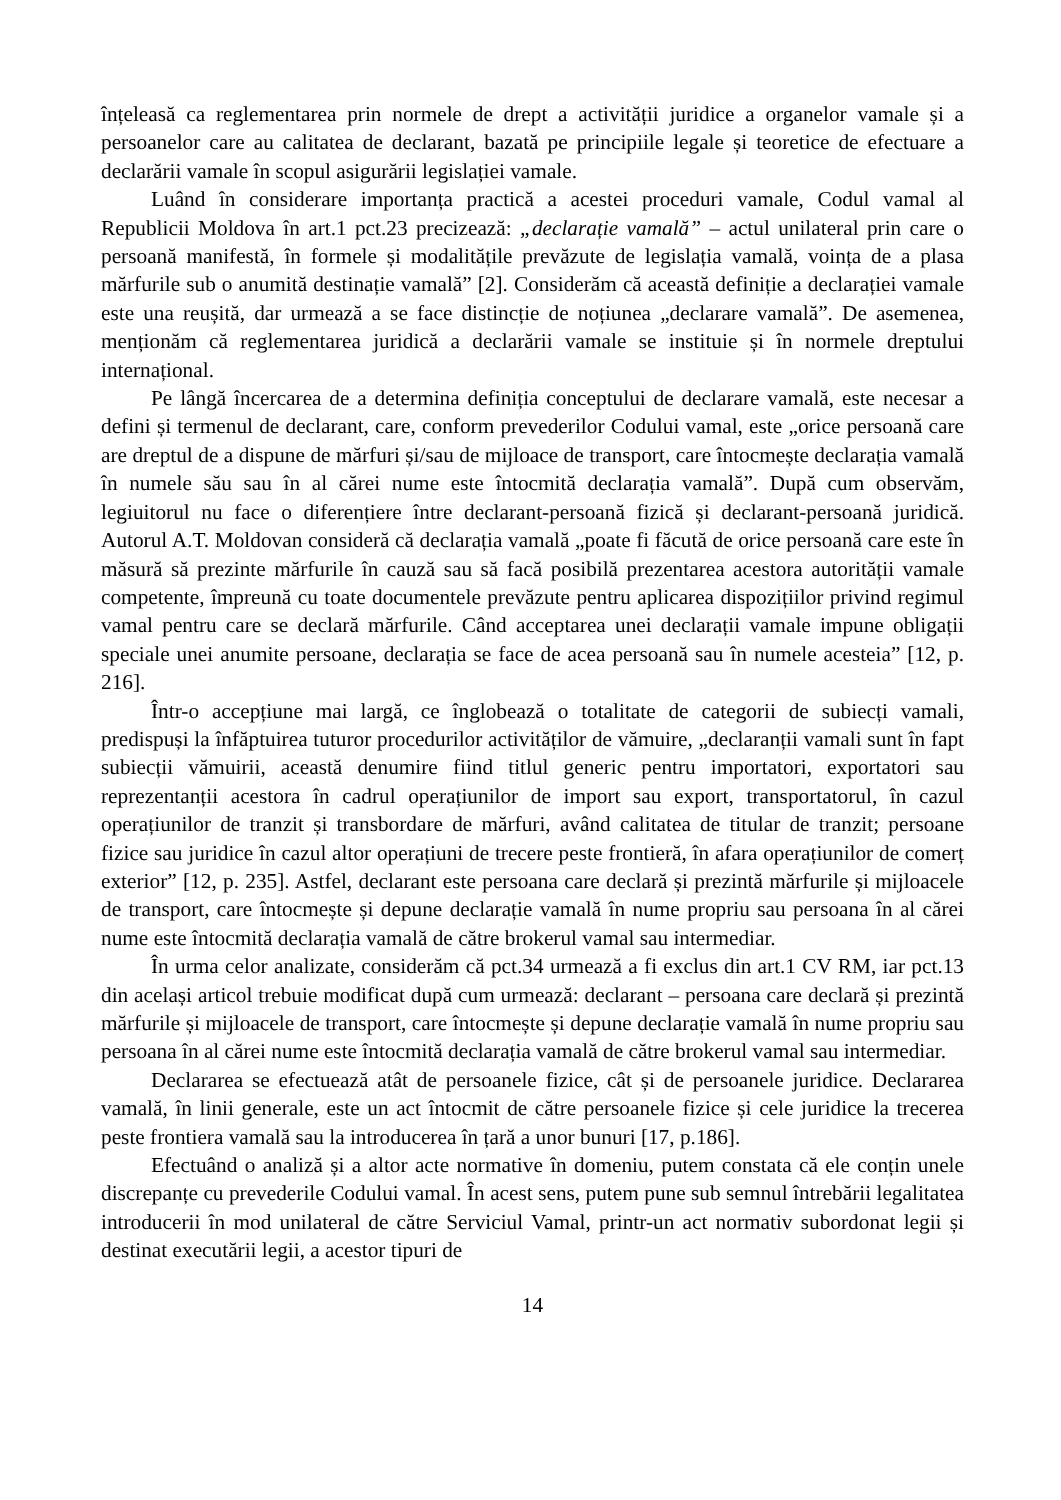înțeleasă ca reglementarea prin normele de drept a activității juridice a organelor vamale și a persoanelor care au calitatea de declarant, bazată pe principiile legale și teoretice de efectuare a declarării vamale în scopul asigurării legislației vamale.
Luând în considerare importanța practică a acestei proceduri vamale, Codul vamal al Republicii Moldova în art.1 pct.23 precizează: „declarație vamală” – actul unilateral prin care o persoană manifestă, în formele și modalitățile prevăzute de legislația vamală, voința de a plasa mărfurile sub o anumită destinație vamală” [2]. Considerăm că această definiție a declarației vamale este una reușită, dar urmează a se face distincție de noțiunea „declarare vamală”. De asemenea, menționăm că reglementarea juridică a declarării vamale se instituie și în normele dreptului internațional.
Pe lângă încercarea de a determina definiția conceptului de declarare vamală, este necesar a defini și termenul de declarant, care, conform prevederilor Codului vamal, este „orice persoană care are dreptul de a dispune de mărfuri și/sau de mijloace de transport, care întocmește declarația vamală în numele său sau în al cărei nume este întocmită declarația vamală”. După cum observăm, legiuitorul nu face o diferențiere între declarant-persoană fizică și declarant-persoană juridică. Autorul A.T. Moldovan consideră că declarația vamală „poate fi făcută de orice persoană care este în măsură să prezinte mărfurile în cauză sau să facă posibilă prezentarea acestora autorității vamale competente, împreună cu toate documentele prevăzute pentru aplicarea dispozițiilor privind regimul vamal pentru care se declară mărfurile. Când acceptarea unei declarații vamale impune obligații speciale unei anumite persoane, declarația se face de acea persoană sau în numele acesteia” [12, p. 216].
Într-o accepțiune mai largă, ce înglobează o totalitate de categorii de subiecți vamali, predispuși la înfăptuirea tuturor procedurilor activităților de vămuire, „declaranții vamali sunt în fapt subiecții vămuirii, această denumire fiind titlul generic pentru importatori, exportatori sau reprezentanții acestora în cadrul operațiunilor de import sau export, transportatorul, în cazul operațiunilor de tranzit și transbordare de mărfuri, având calitatea de titular de tranzit; persoane fizice sau juridice în cazul altor operațiuni de trecere peste frontieră, în afara operațiunilor de comerț exterior” [12, p. 235]. Astfel, declarant este persoana care declară și prezintă mărfurile și mijloacele de transport, care întocmește și depune declarație vamală în nume propriu sau persoana în al cărei nume este întocmită declarația vamală de către brokerul vamal sau intermediar.
În urma celor analizate, considerăm că pct.34 urmează a fi exclus din art.1 CV RM, iar pct.13 din același articol trebuie modificat după cum urmează: declarant – persoana care declară și prezintă mărfurile și mijloacele de transport, care întocmește și depune declarație vamală în nume propriu sau persoana în al cărei nume este întocmită declarația vamală de către brokerul vamal sau intermediar.
Declararea se efectuează atât de persoanele fizice, cât și de persoanele juridice. Declararea vamală, în linii generale, este un act întocmit de către persoanele fizice și cele juridice la trecerea peste frontiera vamală sau la introducerea în țară a unor bunuri [17, p.186].
Efectuând o analiză și a altor acte normative în domeniu, putem constata că ele conțin unele discrepanțe cu prevederile Codului vamal. În acest sens, putem pune sub semnul întrebării legalitatea introducerii în mod unilateral de către Serviciul Vamal, printr-un act normativ subordonat legii și destinat executării legii, a acestor tipuri de
14